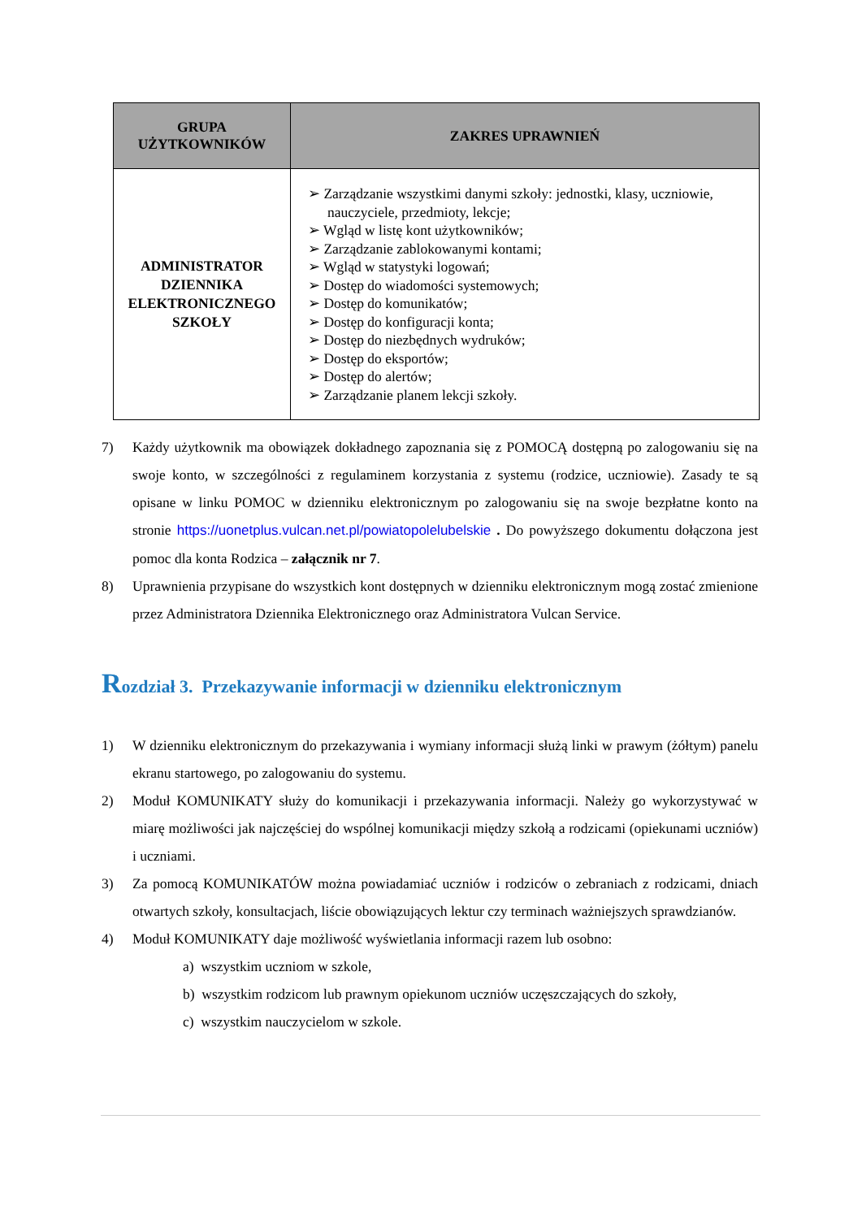| GRUPA UŻYTKOWNIKÓW | ZAKRES UPRAWNIEŃ |
| --- | --- |
| ADMINISTRATOR DZIENNIKA ELEKTRONICZNEGO SZKOŁY | ➢ Zarządzanie wszystkimi danymi szkoły: jednostki, klasy, uczniowie, nauczyciele, przedmioty, lekcje; ➢ Wgląd w listę kont użytkowników; ➢ Zarządzanie zablokowanymi kontami; ➢ Wgląd w statystyki logowań; ➢ Dostęp do wiadomości systemowych; ➢ Dostęp do komunikatów; ➢ Dostęp do konfiguracji konta; ➢ Dostęp do niezbędnych wydruków; ➢ Dostęp do eksportów; ➢ Dostęp do alertów; ➢ Zarządzanie planem lekcji szkoły. |
7) Każdy użytkownik ma obowiązek dokładnego zapoznania się z POMOCĄ dostępną po zalogowaniu się na swoje konto, w szczególności z regulaminem korzystania z systemu (rodzice, uczniowie). Zasady te są opisane w linku POMOC w dzienniku elektronicznym po zalogowaniu się na swoje bezpłatne konto na stronie https://uonetplus.vulcan.net.pl/powiatopolelubelskie . Do powyższego dokumentu dołączona jest pomoc dla konta Rodzica – załącznik nr 7.
8) Uprawnienia przypisane do wszystkich kont dostępnych w dzienniku elektronicznym mogą zostać zmienione przez Administratora Dziennika Elektronicznego oraz Administratora Vulcan Service.
Rozdział 3. Przekazywanie informacji w dzienniku elektronicznym
1) W dzienniku elektronicznym do przekazywania i wymiany informacji służą linki w prawym (żółtym) panelu ekranu startowego, po zalogowaniu do systemu.
2) Moduł KOMUNIKATY służy do komunikacji i przekazywania informacji. Należy go wykorzystywać w miarę możliwości jak najczęściej do wspólnej komunikacji między szkołą a rodzicami (opiekunami uczniów) i uczniami.
3) Za pomocą KOMUNIKATÓW można powiadamiać uczniów i rodziców o zebraniach z rodzicami, dniach otwartych szkoły, konsultacjach, liście obowiązujących lektur czy terminach ważniejszych sprawdzianów.
4) Moduł KOMUNIKATY daje możliwość wyświetlania informacji razem lub osobno:
a) wszystkim uczniom w szkole,
b) wszystkim rodzicom lub prawnym opiekunom uczniów uczęszczających do szkoły,
c) wszystkim nauczycielom w szkole.